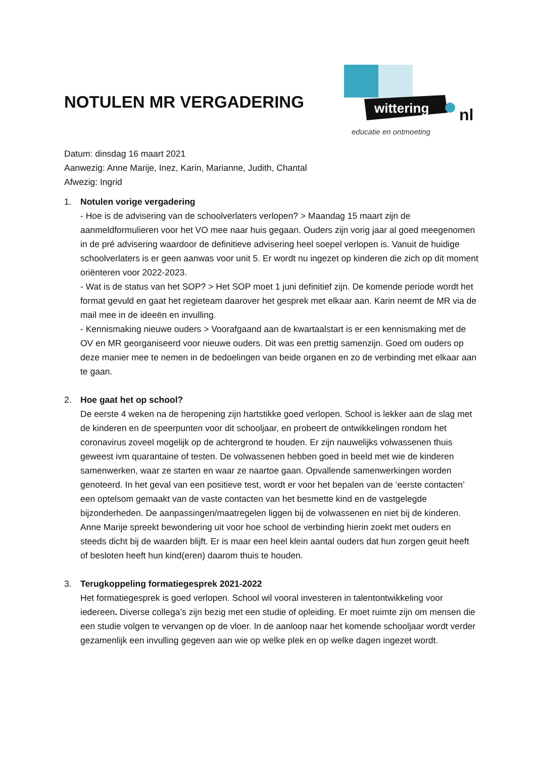NOTULEN MR VERGADERING
wittering
nl
educatie en ontmoeting
Datum: dinsdag 16 maart 2021
Aanwezig: Anne Marije, Inez, Karin, Marianne, Judith, Chantal
Afwezig: Ingrid
1. Notulen vorige vergadering
- Hoe is de advisering van de schoolverlaters verlopen? > Maandag 15 maart zijn de aanmeldformulieren voor het VO mee naar huis gegaan. Ouders zijn vorig jaar al goed meegenomen in de pré advisering waardoor de definitieve advisering heel soepel verlopen is. Vanuit de huidige schoolverlaters is er geen aanwas voor unit 5. Er wordt nu ingezet op kinderen die zich op dit moment oriënteren voor 2022-2023.
- Wat is de status van het SOP? > Het SOP moet 1 juni definitief zijn. De komende periode wordt het format gevuld en gaat het regieteam daarover het gesprek met elkaar aan. Karin neemt de MR via de mail mee in de ideeën en invulling.
- Kennismaking nieuwe ouders > Voorafgaand aan de kwartaalstart is er een kennismaking met de OV en MR georganiseerd voor nieuwe ouders. Dit was een prettig samenzijn. Goed om ouders op deze manier mee te nemen in de bedoelingen van beide organen en zo de verbinding met elkaar aan te gaan.
2. Hoe gaat het op school?
De eerste 4 weken na de heropening zijn hartstikke goed verlopen. School is lekker aan de slag met de kinderen en de speerpunten voor dit schooljaar, en probeert de ontwikkelingen rondom het coronavirus zoveel mogelijk op de achtergrond te houden. Er zijn nauwelijks volwassenen thuis geweest ivm quarantaine of testen. De volwassenen hebben goed in beeld met wie de kinderen samenwerken, waar ze starten en waar ze naartoe gaan. Opvallende samenwerkingen worden genoteerd. In het geval van een positieve test, wordt er voor het bepalen van de ‘eerste contacten’ een optelsom gemaakt van de vaste contacten van het besmette kind en de vastgelegde bijzonderheden. De aanpassingen/maatregelen liggen bij de volwassenen en niet bij de kinderen. Anne Marije spreekt bewondering uit voor hoe school de verbinding hierin zoekt met ouders en steeds dicht bij de waarden blijft. Er is maar een heel klein aantal ouders dat hun zorgen geuit heeft of besloten heeft hun kind(eren) daarom thuis te houden.
3. Terugkoppeling formatiegesprek 2021-2022
Het formatiegesprek is goed verlopen. School wil vooral investeren in talentontwikkeling voor iedereen. Diverse collega’s zijn bezig met een studie of opleiding. Er moet ruimte zijn om mensen die een studie volgen te vervangen op de vloer. In de aanloop naar het komende schooljaar wordt verder gezamenlijk een invulling gegeven aan wie op welke plek en op welke dagen ingezet wordt.